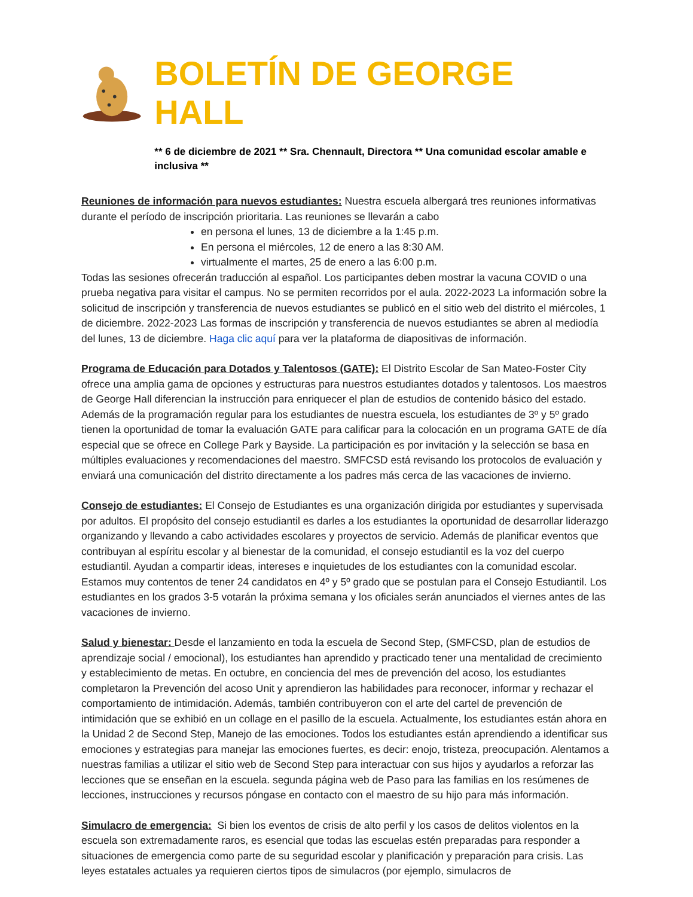BOLETÍN DE GEORGE HALL
** 6 de diciembre de 2021 ** Sra. Chennault, Directora ** Una comunidad escolar amable e inclusiva **
Reuniones de información para nuevos estudiantes: Nuestra escuela albergará tres reuniones informativas durante el período de inscripción prioritaria. Las reuniones se llevarán a cabo
en persona el lunes, 13 de diciembre a la 1:45 p.m.
En persona el miércoles, 12 de enero a las 8:30 AM.
virtualmente el martes, 25 de enero a las 6:00 p.m.
Todas las sesiones ofrecerán traducción al español. Los participantes deben mostrar la vacuna COVID o una prueba negativa para visitar el campus. No se permiten recorridos por el aula. 2022-2023 La información sobre la solicitud de inscripción y transferencia de nuevos estudiantes se publicó en el sitio web del distrito el miércoles, 1 de diciembre. 2022-2023 Las formas de inscripción y transferencia de nuevos estudiantes se abren al mediodía del lunes, 13 de diciembre. Haga clic aquí para ver la plataforma de diapositivas de información.
Programa de Educación para Dotados y Talentosos (GATE): El Distrito Escolar de San Mateo-Foster City ofrece una amplia gama de opciones y estructuras para nuestros estudiantes dotados y talentosos. Los maestros de George Hall diferencian la instrucción para enriquecer el plan de estudios de contenido básico del estado. Además de la programación regular para los estudiantes de nuestra escuela, los estudiantes de 3º y 5º grado tienen la oportunidad de tomar la evaluación GATE para calificar para la colocación en un programa GATE de día especial que se ofrece en College Park y Bayside. La participación es por invitación y la selección se basa en múltiples evaluaciones y recomendaciones del maestro. SMFCSD está revisando los protocolos de evaluación y enviará una comunicación del distrito directamente a los padres más cerca de las vacaciones de invierno.
Consejo de estudiantes: El Consejo de Estudiantes es una organización dirigida por estudiantes y supervisada por adultos. El propósito del consejo estudiantil es darles a los estudiantes la oportunidad de desarrollar liderazgo organizando y llevando a cabo actividades escolares y proyectos de servicio. Además de planificar eventos que contribuyan al espíritu escolar y al bienestar de la comunidad, el consejo estudiantil es la voz del cuerpo estudiantil. Ayudan a compartir ideas, intereses e inquietudes de los estudiantes con la comunidad escolar. Estamos muy contentos de tener 24 candidatos en 4º y 5º grado que se postulan para el Consejo Estudiantil. Los estudiantes en los grados 3-5 votarán la próxima semana y los oficiales serán anunciados el viernes antes de las vacaciones de invierno.
Salud y bienestar: Desde el lanzamiento en toda la escuela de Second Step, (SMFCSD, plan de estudios de aprendizaje social / emocional), los estudiantes han aprendido y practicado tener una mentalidad de crecimiento y establecimiento de metas. En octubre, en conciencia del mes de prevención del acoso, los estudiantes completaron la Prevención del acoso Unit y aprendieron las habilidades para reconocer, informar y rechazar el comportamiento de intimidación. Además, también contribuyeron con el arte del cartel de prevención de intimidación que se exhibió en un collage en el pasillo de la escuela. Actualmente, los estudiantes están ahora en la Unidad 2 de Second Step, Manejo de las emociones. Todos los estudiantes están aprendiendo a identificar sus emociones y estrategias para manejar las emociones fuertes, es decir: enojo, tristeza, preocupación. Alentamos a nuestras familias a utilizar el sitio web de Second Step para interactuar con sus hijos y ayudarlos a reforzar las lecciones que se enseñan en la escuela. segunda página web de Paso para las familias en los resúmenes de lecciones, instrucciones y recursos póngase en contacto con el maestro de su hijo para más información.
Simulacro de emergencia: Si bien los eventos de crisis de alto perfil y los casos de delitos violentos en la escuela son extremadamente raros, es esencial que todas las escuelas estén preparadas para responder a situaciones de emergencia como parte de su seguridad escolar y planificación y preparación para crisis. Las leyes estatales actuales ya requieren ciertos tipos de simulacros (por ejemplo, simulacros de